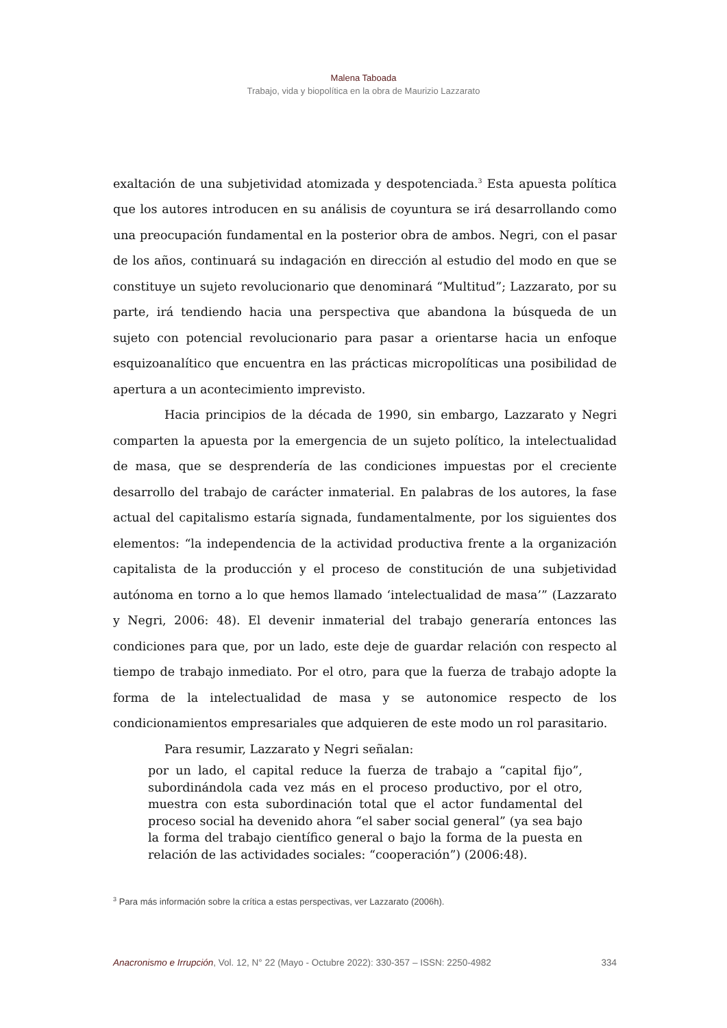Malena Taboada
Trabajo, vida y biopolítica en la obra de Maurizio Lazzarato
exaltación de una subjetividad atomizada y despotenciada.<sup>3</sup> Esta apuesta política que los autores introducen en su análisis de coyuntura se irá desarrollando como una preocupación fundamental en la posterior obra de ambos. Negri, con el pasar de los años, continuará su indagación en dirección al estudio del modo en que se constituye un sujeto revolucionario que denominará “Multitud”; Lazzarato, por su parte, irá tendiendo hacia una perspectiva que abandona la búsqueda de un sujeto con potencial revolucionario para pasar a orientarse hacia un enfoque esquizoanalítico que encuentra en las prácticas micropolíticas una posibilidad de apertura a un acontecimiento imprevisto.
Hacia principios de la década de 1990, sin embargo, Lazzarato y Negri comparten la apuesta por la emergencia de un sujeto político, la intelectualidad de masa, que se desprendería de las condiciones impuestas por el creciente desarrollo del trabajo de carácter inmaterial. En palabras de los autores, la fase actual del capitalismo estaría signada, fundamentalmente, por los siguientes dos elementos: “la independencia de la actividad productiva frente a la organización capitalista de la producción y el proceso de constitución de una subjetividad autónoma en torno a lo que hemos llamado ‘intelectualidad de masa’” (Lazzarato y Negri, 2006: 48). El devenir inmaterial del trabajo generaría entonces las condiciones para que, por un lado, este deje de guardar relación con respecto al tiempo de trabajo inmediato. Por el otro, para que la fuerza de trabajo adopte la forma de la intelectualidad de masa y se autonomice respecto de los condicionamientos empresariales que adquieren de este modo un rol parasitario.
Para resumir, Lazzarato y Negri señalan:
por un lado, el capital reduce la fuerza de trabajo a “capital fijo”, subordinándola cada vez más en el proceso productivo, por el otro, muestra con esta subordinación total que el actor fundamental del proceso social ha devenido ahora “el saber social general” (ya sea bajo la forma del trabajo científico general o bajo la forma de la puesta en relación de las actividades sociales: “cooperación”) (2006:48).
<sup>3</sup> Para más información sobre la crítica a estas perspectivas, ver Lazzarato (2006h).
Anacronismo e Irrupción, Vol. 12, N° 22 (Mayo - Octubre 2022): 330-357 – ISSN: 2250-4982 334